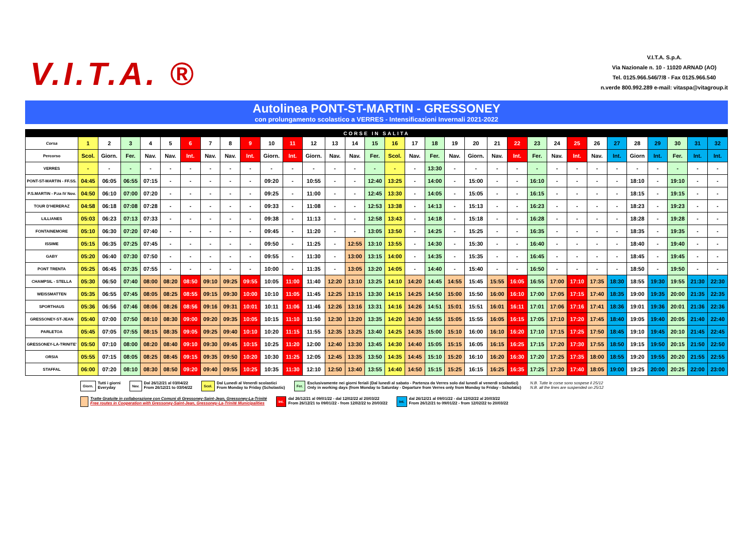V.I.T.A. ®
V.I.T.A. S.p.A.
Via Nazionale n. 10 - 11020 ARNAD (AO)
Tel. 0125.966.546/7/8 - Fax 0125.966.540
n.verde 800.992.289 e-mail: vitaspa@vitagroup.it
Autolinea PONT-ST-MARTIN - GRESSONEY
con prolungamento scolastico a VERRES - Intensificazioni Invernali 2021-2022
| CORSE IN SALITA | | | | | | | | | | | | | | | | | | | | | | | | | | | | | | | | |
| --- | --- | --- | --- | --- | --- | --- | --- | --- | --- | --- | --- | --- | --- | --- | --- | --- | --- | --- | --- | --- | --- | --- | --- | --- | --- | --- | --- | --- | --- | --- | --- | --- |
| Corsa | 1 | 2 | 3 | 4 | 5 | 6 | 7 | 8 | 9 | 10 | 11 | 12 | 13 | 14 | 15 | 16 | 17 | 18 | 19 | 20 | 21 | 22 | 23 | 24 | 25 | 26 | 27 | 28 | 29 | 30 | 31 | 32 |
| Percorso | Scol. | Giorn. | Fer. | Nav. | Nav. | Int. | Nav. | Nav. | Int. | Giorn. | Int. | Giorn. | Nav. | Nav. | Fer. | Scol. | Nav. | Fer. | Nav. | Giorn. | Nav. | Int. | Fer. | Nav. | Int. | Nav. | Int. | Giorn | Int. | Fer. | Int. | Int. |
| VERRES | - | - | - | - | - | - | - | - | - | - | - | - | - | - | - | - | - | 13:30 | - | - | - | - | - | - | - | - | - | - | - | - | - | - |
| PONT-ST-MARTIN - FF.SS. | 04:45 | 06:05 | 06:55 | 07:15 | - | - | - | - | - | 09:20 | - | 10:55 | - | - | 12:40 | 13:25 | - | 14:00 | - | 15:00 | - | - | 16:10 | - | - | - | - | 18:10 | - | 19:10 | - | - |
| P.S.MARTIN - P.za IV Nov. | 04:50 | 06:10 | 07:00 | 07:20 | - | - | - | - | - | 09:25 | - | 11:00 | - | - | 12:45 | 13:30 | - | 14:05 | - | 15:05 | - | - | 16:15 | - | - | - | - | 18:15 | - | 19:15 | - | - |
| TOUR D'HERERAZ | 04:58 | 06:18 | 07:08 | 07:28 | - | - | - | - | - | 09:33 | - | 11:08 | - | - | 12:53 | 13:38 | - | 14:13 | - | 15:13 | - | - | 16:23 | - | - | - | - | 18:23 | - | 19:23 | - | - |
| LILLIANES | 05:03 | 06:23 | 07:13 | 07:33 | - | - | - | - | - | 09:38 | - | 11:13 | - | - | 12:58 | 13:43 | - | 14:18 | - | 15:18 | - | - | 16:28 | - | - | - | - | 18:28 | - | 19:28 | - | - |
| FONTAINEMORE | 05:10 | 06:30 | 07:20 | 07:40 | - | - | - | - | - | 09:45 | - | 11:20 | - | - | 13:05 | 13:50 | - | 14:25 | - | 15:25 | - | - | 16:35 | - | - | - | - | 18:35 | - | 19:35 | - | - |
| ISSIME | 05:15 | 06:35 | 07:25 | 07:45 | - | - | - | - | - | 09:50 | - | 11:25 | - | 12:55 | 13:10 | 13:55 | - | 14:30 | - | 15:30 | - | - | 16:40 | - | - | - | - | 18:40 | - | 19:40 | - | - |
| GABY | 05:20 | 06:40 | 07:30 | 07:50 | - | - | - | - | - | 09:55 | - | 11:30 | - | 13:00 | 13:15 | 14:00 | - | 14:35 | - | 15:35 | - | - | 16:45 | - | - | - | - | 18:45 | - | 19:45 | - | - |
| PONT TRENTA | 05:25 | 06:45 | 07:35 | 07:55 | - | - | - | - | - | 10:00 | - | 11:35 | - | 13:05 | 13:20 | 14:05 | - | 14:40 | - | 15:40 | - | - | 16:50 | - | - | - | - | 18:50 | - | 19:50 | - | - |
| CHAMPSIL - STELLA | 05:30 | 06:50 | 07:40 | 08:00 | 08:20 | 08:50 | 09:10 | 09:25 | 09:55 | 10:05 | 11:00 | 11:40 | 12:20 | 13:10 | 13:25 | 14:10 | 14:20 | 14:45 | 14:55 | 15:45 | 15:55 | 16:05 | 16:55 | 17:00 | 17:10 | 17:35 | 18:30 | 18:55 | 19:30 | 19:55 | 21:30 | 22:30 |
| WEISSMATTEN | 05:35 | 06:55 | 07:45 | 08:05 | 08:25 | 08:55 | 09:15 | 09:30 | 10:00 | 10:10 | 11:05 | 11:45 | 12:25 | 13:15 | 13:30 | 14:15 | 14:25 | 14:50 | 15:00 | 15:50 | 16:00 | 16:10 | 17:00 | 17:05 | 17:15 | 17:40 | 18:35 | 19:00 | 19:35 | 20:00 | 21:35 | 22:35 |
| SPORTHAUS | 05:36 | 06:56 | 07:46 | 08:06 | 08:26 | 08:56 | 09:16 | 09:31 | 10:01 | 10:11 | 11:06 | 11:46 | 12:26 | 13:16 | 13:31 | 14:16 | 14:26 | 14:51 | 15:01 | 15:51 | 16:01 | 16:11 | 17:01 | 17:06 | 17:16 | 17:41 | 18:36 | 19:01 | 19:36 | 20:01 | 21:36 | 22:36 |
| GRESSONEY-ST-JEAN | 05:40 | 07:00 | 07:50 | 08:10 | 08:30 | 09:00 | 09:20 | 09:35 | 10:05 | 10:15 | 11:10 | 11:50 | 12:30 | 13:20 | 13:35 | 14:20 | 14:30 | 14:55 | 15:05 | 15:55 | 16:05 | 16:15 | 17:05 | 17:10 | 17:20 | 17:45 | 18:40 | 19:05 | 19:40 | 20:05 | 21:40 | 22:40 |
| PARLETOA | 05:45 | 07:05 | 07:55 | 08:15 | 08:35 | 09:05 | 09:25 | 09:40 | 10:10 | 10:20 | 11:15 | 11:55 | 12:35 | 13:25 | 13:40 | 14:25 | 14:35 | 15:00 | 15:10 | 16:00 | 16:10 | 16:20 | 17:10 | 17:15 | 17:25 | 17:50 | 18:45 | 19:10 | 19:45 | 20:10 | 21:45 | 22:45 |
| GRESSONEY-LA-TRINITE' | 05:50 | 07:10 | 08:00 | 08:20 | 08:40 | 09:10 | 09:30 | 09:45 | 10:15 | 10:25 | 11:20 | 12:00 | 12:40 | 13:30 | 13:45 | 14:30 | 14:40 | 15:05 | 15:15 | 16:05 | 16:15 | 16:25 | 17:15 | 17:20 | 17:30 | 17:55 | 18:50 | 19:15 | 19:50 | 20:15 | 21:50 | 22:50 |
| ORSIA | 05:55 | 07:15 | 08:05 | 08:25 | 08:45 | 09:15 | 09:35 | 09:50 | 10:20 | 10:30 | 11:25 | 12:05 | 12:45 | 13:35 | 13:50 | 14:35 | 14:45 | 15:10 | 15:20 | 16:10 | 16:20 | 16:30 | 17:20 | 17:25 | 17:35 | 18:00 | 18:55 | 19:20 | 19:55 | 20:20 | 21:55 | 22:55 |
| STAFFAL | 06:00 | 07:20 | 08:10 | 08:30 | 08:50 | 09:20 | 09:40 | 09:55 | 10:25 | 10:35 | 11:30 | 12:10 | 12:50 | 13:40 | 13:55 | 14:40 | 14:50 | 15:15 | 15:25 | 16:15 | 16:25 | 16:35 | 17:25 | 17:30 | 17:40 | 18:05 | 19:00 | 19:25 | 20:00 | 20:25 | 22:00 | 23:00 |
Giorn. Tutti i giorni
Everyday
Nav. Dal 26/12/21 al 03/04/22
From 26/12/21 to 03/04/22
Scol. Dal Lunedì al Venerdì scolastici
From Monday to Friday (Scholastic)
Fer. Esclusivamente nei giorni feriali (Dal lunedì al sabato - Partenza da Verres solo dal lunedì al venerdì scolastici)
Only in working days (from Monday to Saturday - Departure from Verres only from Monday to Friday - Scholatic)
N.B. Tutte le corse sono sospese il 25/12
N.B. all the lines are suspended on 25/12
Tratte Gratuite in collaborazione con Comuni di Gressoney-Saint-Jean, Gressoney-La-Trinité
Free routes in Cooperation with Gressoney-Saint-Jean, Gressoney-La-Trinité Municipalities
Int. dal 26/12/21 al 09/01/22 - dal 12/02/22 al 20/03/22
From 26/12/21 to 09/01/22 - from 12/02/22 to 20/03/22
Int. dal 26/12/21 al 09/01/22 - dal 12/02/22 al 20/03/22
From 26/12/21 to 09/01/22 - from 12/02/22 to 20/03/22